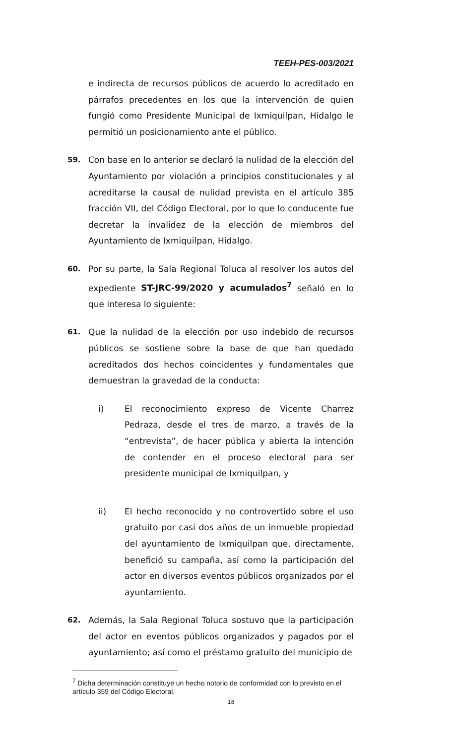TEEH-PES-003/2021
e indirecta de recursos públicos de acuerdo lo acreditado en párrafos precedentes en los que la intervención de quien fungió como Presidente Municipal de Ixmiquilpan, Hidalgo le permitió un posicionamiento ante el público.
59. Con base en lo anterior se declaró la nulidad de la elección del Ayuntamiento por violación a principios constitucionales y al acreditarse la causal de nulidad prevista en el artículo 385 fracción VII, del Código Electoral, por lo que lo conducente fue decretar la invalidez de la elección de miembros del Ayuntamiento de Ixmiquilpan, Hidalgo.
60. Por su parte, la Sala Regional Toluca al resolver los autos del expediente ST-JRC-99/2020 y acumulados<sup>7</sup> señaló en lo que interesa lo siguiente:
61. Que la nulidad de la elección por uso indebido de recursos públicos se sostiene sobre la base de que han quedado acreditados dos hechos coincidentes y fundamentales que demuestran la gravedad de la conducta:
i) El reconocimiento expreso de Vicente Charrez Pedraza, desde el tres de marzo, a través de la “entrevista”, de hacer pública y abierta la intención de contender en el proceso electoral para ser presidente municipal de Ixmiquilpan, y
ii) El hecho reconocido y no controvertido sobre el uso gratuito por casi dos años de un inmueble propiedad del ayuntamiento de Ixmiquilpan que, directamente, benefició su campaña, así como la participación del actor en diversos eventos públicos organizados por el ayuntamiento.
62. Además, la Sala Regional Toluca sostuvo que la participación del actor en eventos públicos organizados y pagados por el ayuntamiento; así como el préstamo gratuito del municipio de
<sup>7</sup> Dicha determinación constituye un hecho notorio de conformidad con lo previsto en el artículo 359 del Código Electoral.
18